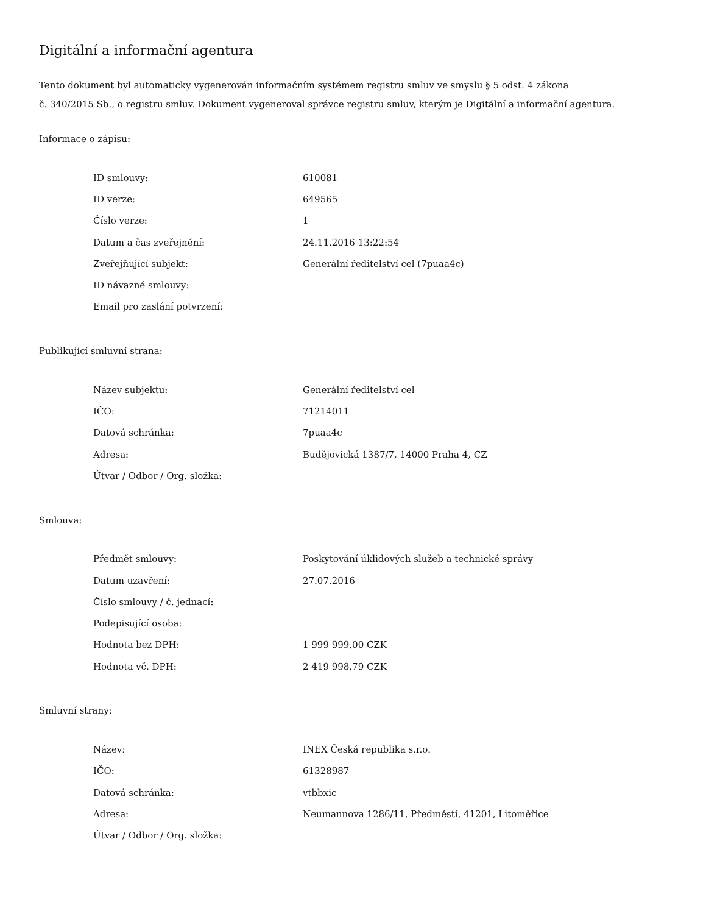Digitální a informační agentura
Tento dokument byl automaticky vygenerován informačním systémem registru smluv ve smyslu § 5 odst. 4 zákona
č. 340/2015 Sb., o registru smluv. Dokument vygeneroval správce registru smluv, kterým je Digitální a informační agentura.
Informace o zápisu:
| ID smlouvy: | 610081 |
| ID verze: | 649565 |
| Číslo verze: | 1 |
| Datum a čas zveřejnění: | 24.11.2016 13:22:54 |
| Zveřejňující subjekt: | Generální ředitelství cel (7puaa4c) |
| ID návazné smlouvy: | |
| Email pro zaslání potvrzení: | |
Publikující smluvní strana:
| Název subjektu: | Generální ředitelství cel |
| IČO: | 71214011 |
| Datová schránka: | 7puaa4c |
| Adresa: | Budějovická 1387/7, 14000 Praha 4, CZ |
| Útvar / Odbor / Org. složka: | |
Smlouva:
| Předmět smlouvy: | Poskytování úklidových služeb a technické správy |
| Datum uzavření: | 27.07.2016 |
| Číslo smlouvy / č. jednací: | |
| Podepisující osoba: | |
| Hodnota bez DPH: | 1 999 999,00 CZK |
| Hodnota vč. DPH: | 2 419 998,79 CZK |
Smluvní strany:
| Název: | INEX Česká republika s.r.o. |
| IČO: | 61328987 |
| Datová schránka: | vtbbxic |
| Adresa: | Neumannova 1286/11, Předměstí, 41201, Litoměřice |
| Útvar / Odbor / Org. složka: | |